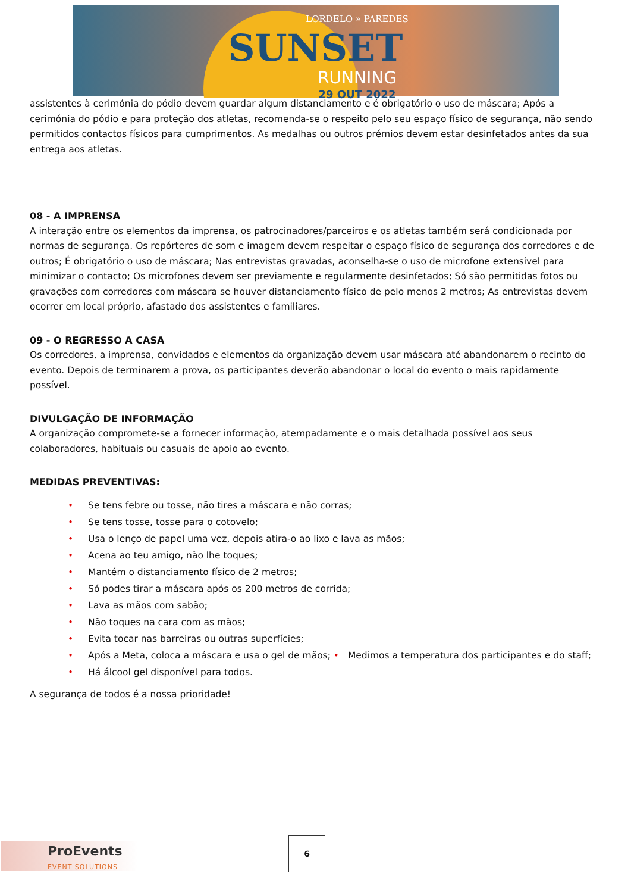LORDELO » PAREDES
SUNSET
RUNNING
29 OUT 2022
assistentes à cerimónia do pódio devem guardar algum distanciamento e é obrigatório o uso de máscara; Após a cerimónia do pódio e para proteção dos atletas, recomenda-se o respeito pelo seu espaço físico de segurança, não sendo permitidos contactos físicos para cumprimentos. As medalhas ou outros prémios devem estar desinfetados antes da sua entrega aos atletas.
08 - A IMPRENSA
A interação entre os elementos da imprensa, os patrocinadores/parceiros e os atletas também será condicionada por normas de segurança. Os repórteres de som e imagem devem respeitar o espaço físico de segurança dos corredores e de outros; É obrigatório o uso de máscara; Nas entrevistas gravadas, aconselha-se o uso de microfone extensível para minimizar o contacto; Os microfones devem ser previamente e regularmente desinfetados; Só são permitidas fotos ou gravações com corredores com máscara se houver distanciamento físico de pelo menos 2 metros; As entrevistas devem ocorrer em local próprio, afastado dos assistentes e familiares.
09 - O REGRESSO A CASA
Os corredores, a imprensa, convidados e elementos da organização devem usar máscara até abandonarem o recinto do evento. Depois de terminarem a prova, os participantes deverão abandonar o local do evento o mais rapidamente possível.
DIVULGAÇÃO DE INFORMAÇÃO
A organização compromete-se a fornecer informação, atempadamente e o mais detalhada possível aos seus colaboradores, habituais ou casuais de apoio ao evento.
MEDIDAS PREVENTIVAS:
• Se tens febre ou tosse, não tires a máscara e não corras;
• Se tens tosse, tosse para o cotovelo;
• Usa o lenço de papel uma vez, depois atira-o ao lixo e lava as mãos;
• Acena ao teu amigo, não lhe toques;
• Mantém o distanciamento físico de 2 metros;
• Só podes tirar a máscara após os 200 metros de corrida;
• Lava as mãos com sabão;
• Não toques na cara com as mãos;
• Evita tocar nas barreiras ou outras superfícies;
• Após a Meta, coloca a máscara e usa o gel de mãos; • Medimos a temperatura dos participantes e do staff;
• Há álcool gel disponível para todos.
A segurança de todos é a nossa prioridade!
ProEvents
EVENT SOLUTIONS
6